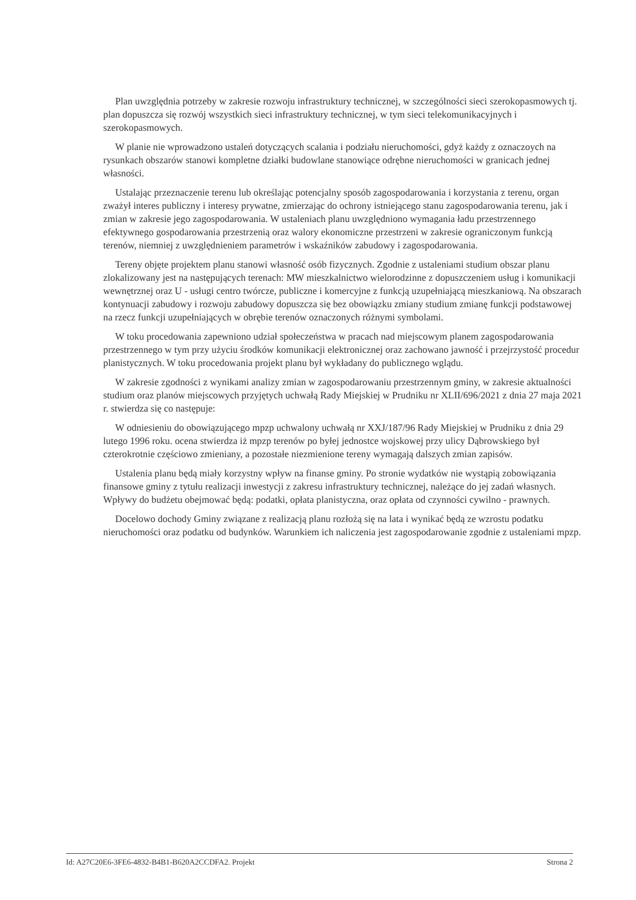Plan uwzględnia potrzeby w zakresie rozwoju infrastruktury technicznej, w szczególności sieci szerokopasmowych tj. plan dopuszcza się rozwój wszystkich sieci infrastruktury technicznej, w tym sieci telekomunikacyjnych i szerokopasmowych.
W planie nie wprowadzono ustaleń dotyczących scalania i podziału nieruchomości, gdyż każdy z oznaczoych na rysunkach obszarów stanowi kompletne działki budowlane stanowiące odrębne nieruchomości w granicach jednej własności.
Ustalając przeznaczenie terenu lub określając potencjalny sposób zagospodarowania i korzystania z terenu, organ zważył interes publiczny i interesy prywatne, zmierzając do ochrony istniejącego stanu zagospodarowania terenu, jak i zmian w zakresie jego zagospodarowania. W ustaleniach planu uwzględniono wymagania ładu przestrzennego efektywnego gospodarowania przestrzenią oraz walory ekonomiczne przestrzeni w zakresie ograniczonym funkcją terenów, niemniej z uwzględnieniem parametrów i wskaźników zabudowy i zagospodarowania.
Tereny objęte projektem planu stanowi własność osób fizycznych. Zgodnie z ustaleniami studium obszar planu zlokalizowany jest na następujących terenach: MW mieszkalnictwo wielorodzinne z dopuszczeniem usług i komunikacji wewnętrznej oraz U - usługi centro twórcze, publiczne i komercyjne z funkcją uzupełniającą mieszkaniową. Na obszarach kontynuacji zabudowy i rozwoju zabudowy dopuszcza się bez obowiązku zmiany studium zmianę funkcji podstawowej na rzecz funkcji uzupełniających w obrębie terenów oznaczonych różnymi symbolami.
W toku procedowania zapewniono udział społeczeństwa w pracach nad miejscowym planem zagospodarowania przestrzennego w tym przy użyciu środków komunikacji elektronicznej oraz zachowano jawność i przejrzystość procedur planistycznych. W toku procedowania projekt planu był wykładany do publicznego wglądu.
W zakresie zgodności z wynikami analizy zmian w zagospodarowaniu przestrzennym gminy, w zakresie aktualności studium oraz planów miejscowych przyjętych uchwałą Rady Miejskiej w Prudniku nr XLII/696/2021 z dnia 27 maja 2021 r. stwierdza się co następuje:
W odniesieniu do obowiązującego mpzp uchwalony uchwałą nr XXJ/187/96 Rady Miejskiej w Prudniku z dnia 29 lutego 1996 roku. ocena stwierdza iż mpzp terenów po byłej jednostce wojskowej przy ulicy Dąbrowskiego był czterokrotnie częściowo zmieniany, a pozostałe niezmienione tereny wymagają dalszych zmian zapisów.
Ustalenia planu będą miały korzystny wpływ na finanse gminy. Po stronie wydatków nie wystąpią zobowiązania finansowe gminy z tytułu realizacji inwestycji z zakresu infrastruktury technicznej, należące do jej zadań własnych. Wpływy do budżetu obejmować będą: podatki, opłata planistyczna, oraz opłata od czynności cywilno - prawnych.
Docelowo dochody Gminy związane z realizacją planu rozłożą się na lata i wynikać będą ze wzrostu podatku nieruchomości oraz podatku od budynków. Warunkiem ich naliczenia jest zagospodarowanie zgodnie z ustaleniami mpzp.
Id: A27C20E6-3FE6-4832-B4B1-B620A2CCDFA2. Projekt Strona 2